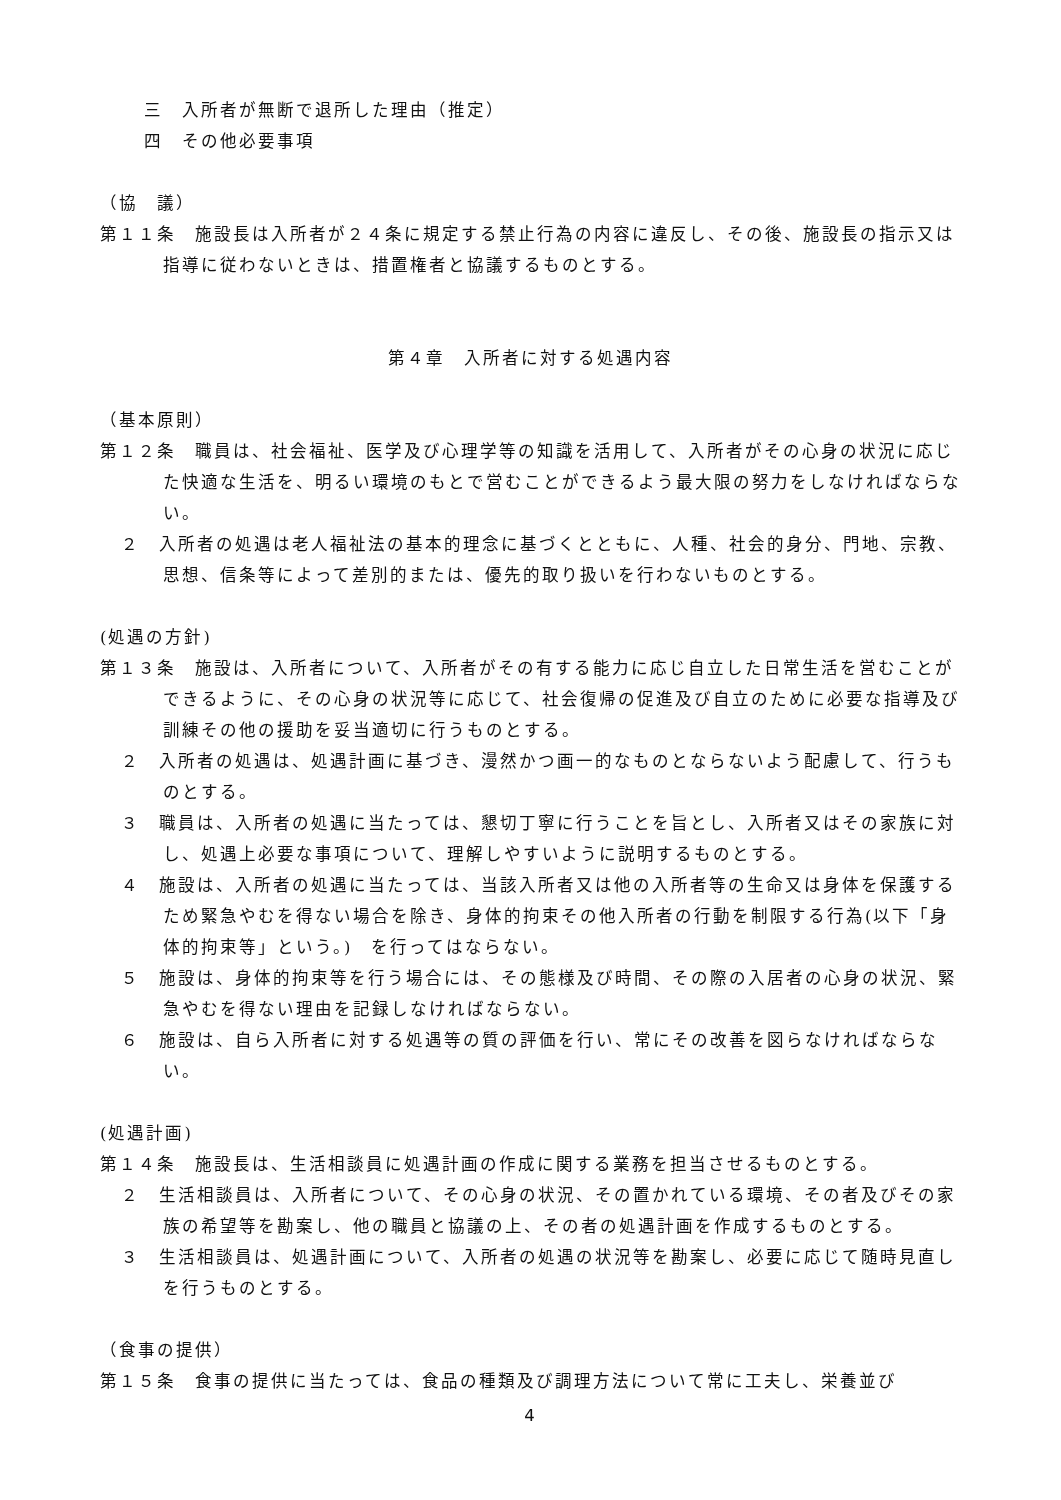三　入所者が無断で退所した理由（推定）
四　その他必要事項
（協　議）
第１１条　施設長は入所者が２４条に規定する禁止行為の内容に違反し、その後、施設長の指示又は指導に従わないときは、措置権者と協議するものとする。
第４章　入所者に対する処遇内容
（基本原則）
第１２条　職員は、社会福祉、医学及び心理学等の知識を活用して、入所者がその心身の状況に応じた快適な生活を、明るい環境のもとで営むことができるよう最大限の努力をしなければならない。
２　入所者の処遇は老人福祉法の基本的理念に基づくとともに、人種、社会的身分、門地、宗教、思想、信条等によって差別的または、優先的取り扱いを行わないものとする。
(処遇の方針)
第１３条　施設は、入所者について、入所者がその有する能力に応じ自立した日常生活を営むことができるように、その心身の状況等に応じて、社会復帰の促進及び自立のために必要な指導及び訓練その他の援助を妥当適切に行うものとする。
２　入所者の処遇は、処遇計画に基づき、漫然かつ画一的なものとならないよう配慮して、行うものとする。
３　職員は、入所者の処遇に当たっては、懇切丁寧に行うことを旨とし、入所者又はその家族に対し、処遇上必要な事項について、理解しやすいように説明するものとする。
４　施設は、入所者の処遇に当たっては、当該入所者又は他の入所者等の生命又は身体を保護するため緊急やむを得ない場合を除き、身体的拘束その他入所者の行動を制限する行為(以下「身体的拘束等」という。)　を行ってはならない。
５　施設は、身体的拘束等を行う場合には、その態様及び時間、その際の入居者の心身の状況、緊急やむを得ない理由を記録しなければならない。
６　施設は、自ら入所者に対する処遇等の質の評価を行い、常にその改善を図らなければならない。
(処遇計画)
第１４条　施設長は、生活相談員に処遇計画の作成に関する業務を担当させるものとする。
２　生活相談員は、入所者について、その心身の状況、その置かれている環境、その者及びその家族の希望等を勘案し、他の職員と協議の上、その者の処遇計画を作成するものとする。
３　生活相談員は、処遇計画について、入所者の処遇の状況等を勘案し、必要に応じて随時見直しを行うものとする。
（食事の提供）
第１５条　食事の提供に当たっては、食品の種類及び調理方法について常に工夫し、栄養並び
4